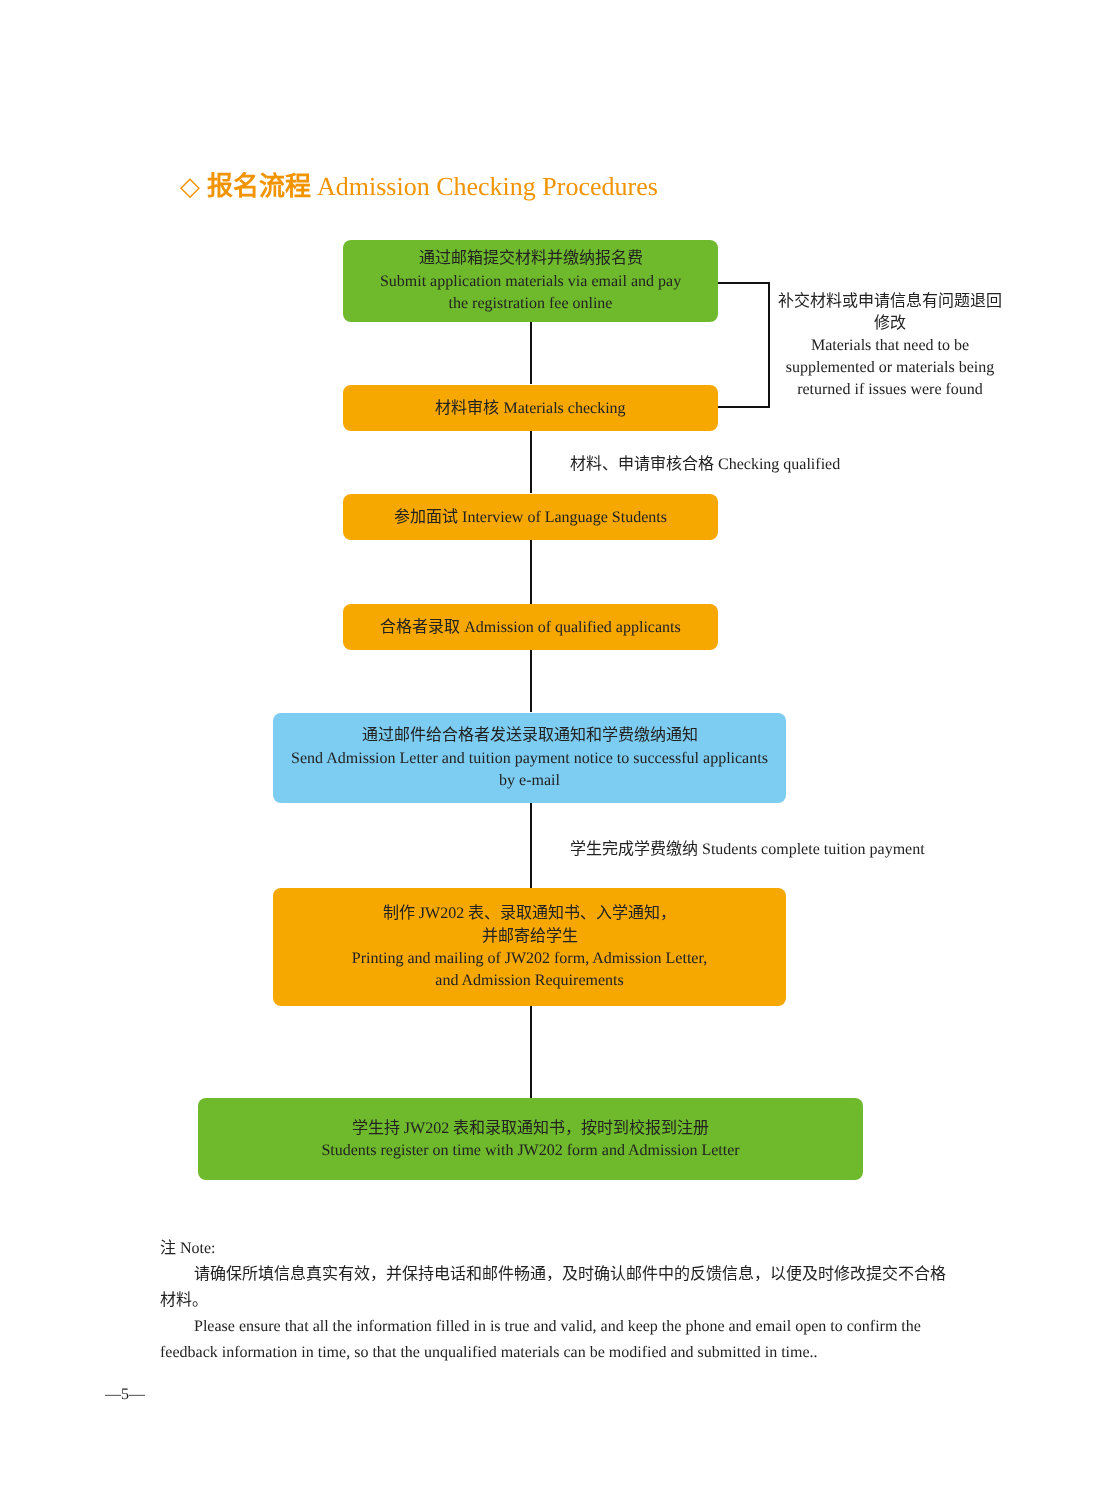◇ 报名流程 Admission Checking Procedures
通过邮箱提交材料并缴纳报名费
Submit application materials via email and pay
the registration fee online
材料审核 Materials checking
补交材料或申请信息有问题退回修改
Materials that need to be supplemented or materials being returned if issues were found
材料、申请审核合格 Checking qualified
参加面试 Interview of Language Students
合格者录取 Admission of qualified applicants
通过邮件给合格者发送录取通知和学费缴纳通知
Send Admission Letter and tuition payment notice to successful applicants
by e-mail
学生完成学费缴纳 Students complete tuition payment
制作 JW202 表、录取通知书、入学通知，
并邮寄给学生
Printing and mailing of JW202 form, Admission Letter,
and Admission Requirements
学生持 JW202 表和录取通知书，按时到校报到注册
Students register on time with JW202 form and Admission Letter
注 Note:
请确保所填信息真实有效，并保持电话和邮件畅通，及时确认邮件中的反馈信息，以便及时修改提交不合格材料。
Please ensure that all the information filled in is true and valid, and keep the phone and email open to confirm the feedback information in time, so that the unqualified materials can be modified and submitted in time..
—5—